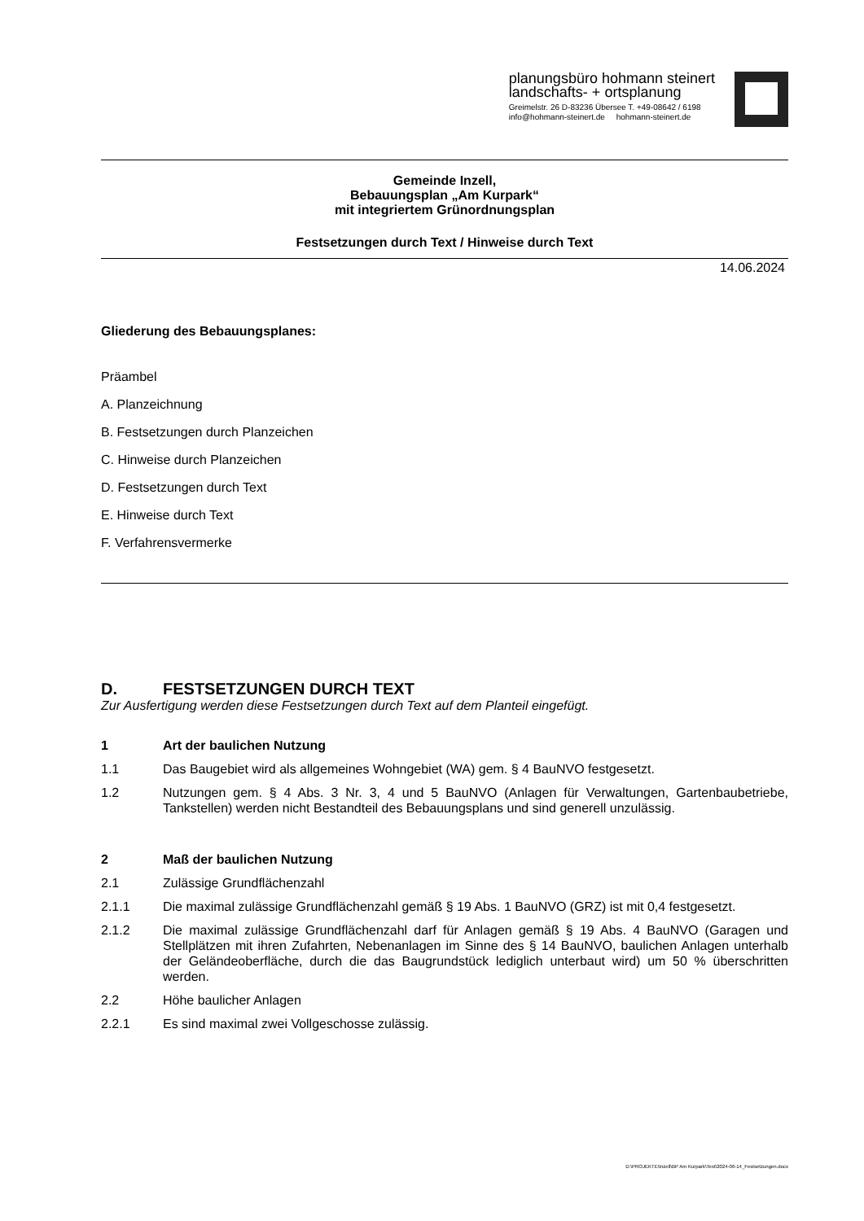planungsbüro hohmann steinert
landschafts- + ortsplanung
Greimelstr. 26 D-83236 Übersee T. +49-08642 / 6198
info@hohmann-steinert.de hohmann-steinert.de
Gemeinde Inzell,
Bebauungsplan „Am Kurpark“
mit integriertem Grünordnungsplan
Festsetzungen durch Text / Hinweise durch Text
14.06.2024
Gliederung des Bebauungsplanes:
Präambel
A. Planzeichnung
B. Festsetzungen durch Planzeichen
C. Hinweise durch Planzeichen
D. Festsetzungen durch Text
E. Hinweise durch Text
F. Verfahrensvermerke
D. FESTSETZUNGEN DURCH TEXT
Zur Ausfertigung werden diese Festsetzungen durch Text auf dem Planteil eingefügt.
1 Art der baulichen Nutzung
1.1 Das Baugebiet wird als allgemeines Wohngebiet (WA) gem. § 4 BauNVO festgesetzt.
1.2 Nutzungen gem. § 4 Abs. 3 Nr. 3, 4 und 5 BauNVO (Anlagen für Verwaltungen, Gartenbaubetriebe, Tankstellen) werden nicht Bestandteil des Bebauungsplans und sind generell unzulässig.
2 Maß der baulichen Nutzung
2.1 Zulässige Grundflächenzahl
2.1.1 Die maximal zulässige Grundflächenzahl gemäß § 19 Abs. 1 BauNVO (GRZ) ist mit 0,4 festgesetzt.
2.1.2 Die maximal zulässige Grundflächenzahl darf für Anlagen gemäß § 19 Abs. 4 BauNVO (Garagen und Stellplätzen mit ihren Zufahrten, Nebenanlagen im Sinne des § 14 BauNVO, baulichen Anlagen unterhalb der Geländeoberfläche, durch die das Baugrundstück lediglich unterbaut wird) um 50 % überschritten werden.
2.2 Höhe baulicher Anlagen
2.2.1 Es sind maximal zwei Vollgeschosse zulässig.
D:\PROJEKTE\Inzell\BP Am Kurpark\Text\2024-06-14_Festsetzungen.docx